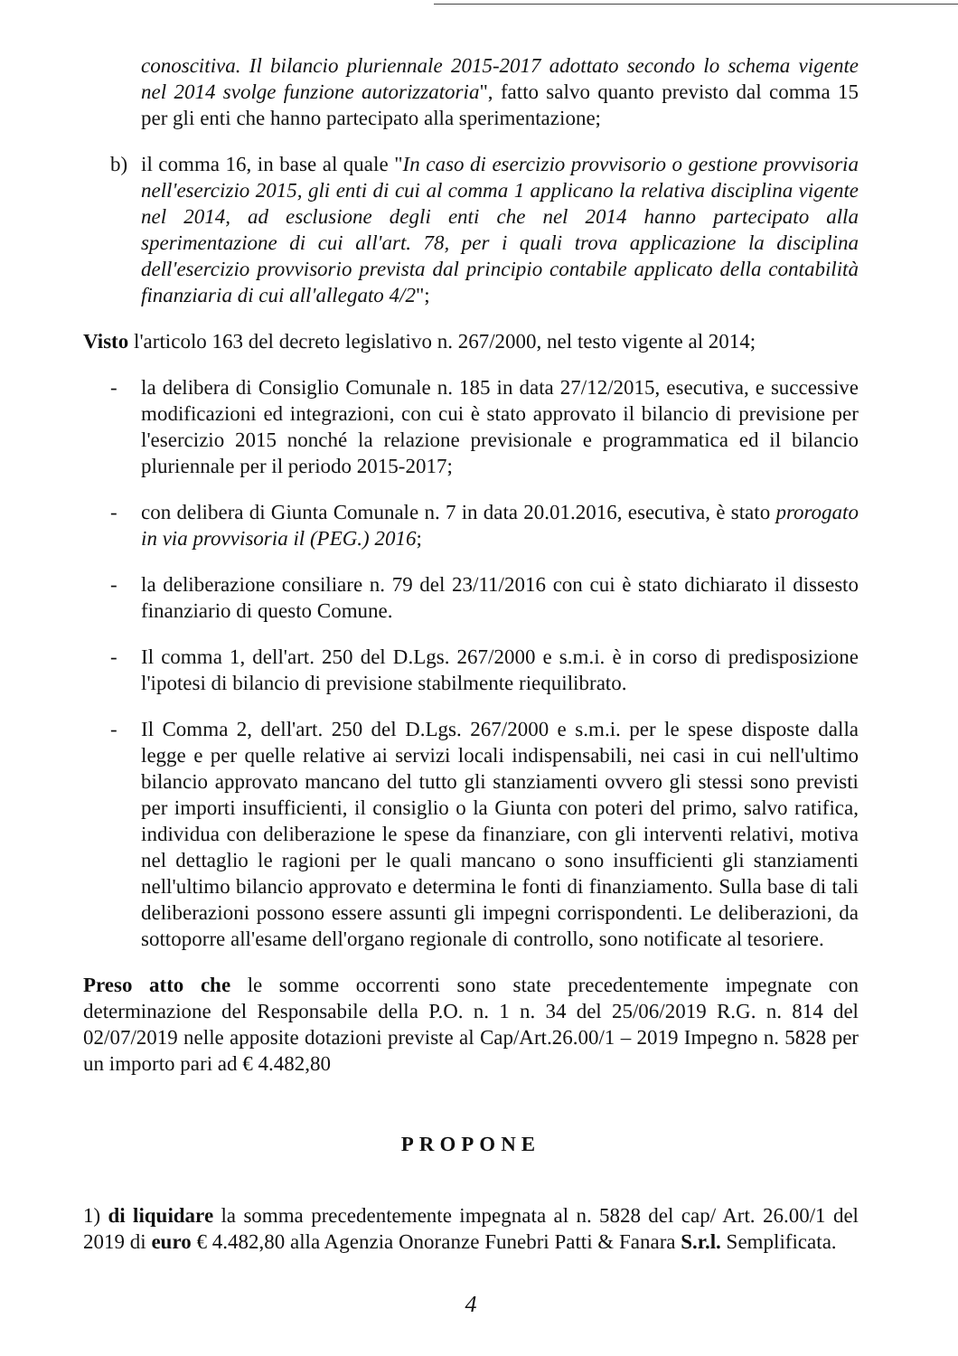conoscitiva. Il bilancio pluriennale 2015-2017 adottato secondo lo schema vigente nel 2014 svolge funzione autorizzatoria", fatto salvo quanto previsto dal comma 15 per gli enti che hanno partecipato alla sperimentazione;
b) il comma 16, in base al quale "In caso di esercizio provvisorio o gestione provvisoria nell'esercizio 2015, gli enti di cui al comma 1 applicano la relativa disciplina vigente nel 2014, ad esclusione degli enti che nel 2014 hanno partecipato alla sperimentazione di cui all'art. 78, per i quali trova applicazione la disciplina dell'esercizio provvisorio prevista dal principio contabile applicato della contabilità finanziaria di cui all'allegato 4/2";
Visto l'articolo 163 del decreto legislativo n. 267/2000, nel testo vigente al 2014;
- la delibera di Consiglio Comunale n. 185 in data 27/12/2015, esecutiva, e successive modificazioni ed integrazioni, con cui è stato approvato il bilancio di previsione per l'esercizio 2015 nonché la relazione previsionale e programmatica ed il bilancio pluriennale per il periodo 2015-2017;
- con delibera di Giunta Comunale n. 7 in data 20.01.2016, esecutiva, è stato prorogato in via provvisoria il (PEG.) 2016;
- la deliberazione consiliare n. 79 del 23/11/2016 con cui è stato dichiarato il dissesto finanziario di questo Comune.
- Il comma 1, dell'art. 250 del D.Lgs. 267/2000 e s.m.i. è in corso di predisposizione l'ipotesi di bilancio di previsione stabilmente riequilibrato.
- Il Comma 2, dell'art. 250 del D.Lgs. 267/2000 e s.m.i. per le spese disposte dalla legge e per quelle relative ai servizi locali indispensabili, nei casi in cui nell'ultimo bilancio approvato mancano del tutto gli stanziamenti ovvero gli stessi sono previsti per importi insufficienti, il consiglio o la Giunta con poteri del primo, salvo ratifica, individua con deliberazione le spese da finanziare, con gli interventi relativi, motiva nel dettaglio le ragioni per le quali mancano o sono insufficienti gli stanziamenti nell'ultimo bilancio approvato e determina le fonti di finanziamento. Sulla base di tali deliberazioni possono essere assunti gli impegni corrispondenti. Le deliberazioni, da sottoporre all'esame dell'organo regionale di controllo, sono notificate al tesoriere.
Preso atto che le somme occorrenti sono state precedentemente impegnate con determinazione del Responsabile della P.O. n. 1 n. 34 del 25/06/2019 R.G. n. 814 del 02/07/2019 nelle apposite dotazioni previste al Cap/Art.26.00/1 – 2019 Impegno n. 5828 per un importo pari ad € 4.482,80
PROPONE
1) di liquidare la somma precedentemente impegnata al n. 5828 del cap/ Art. 26.00/1 del 2019 di euro € 4.482,80 alla Agenzia Onoranze Funebri Patti & Fanara S.r.l. Semplificata.
4